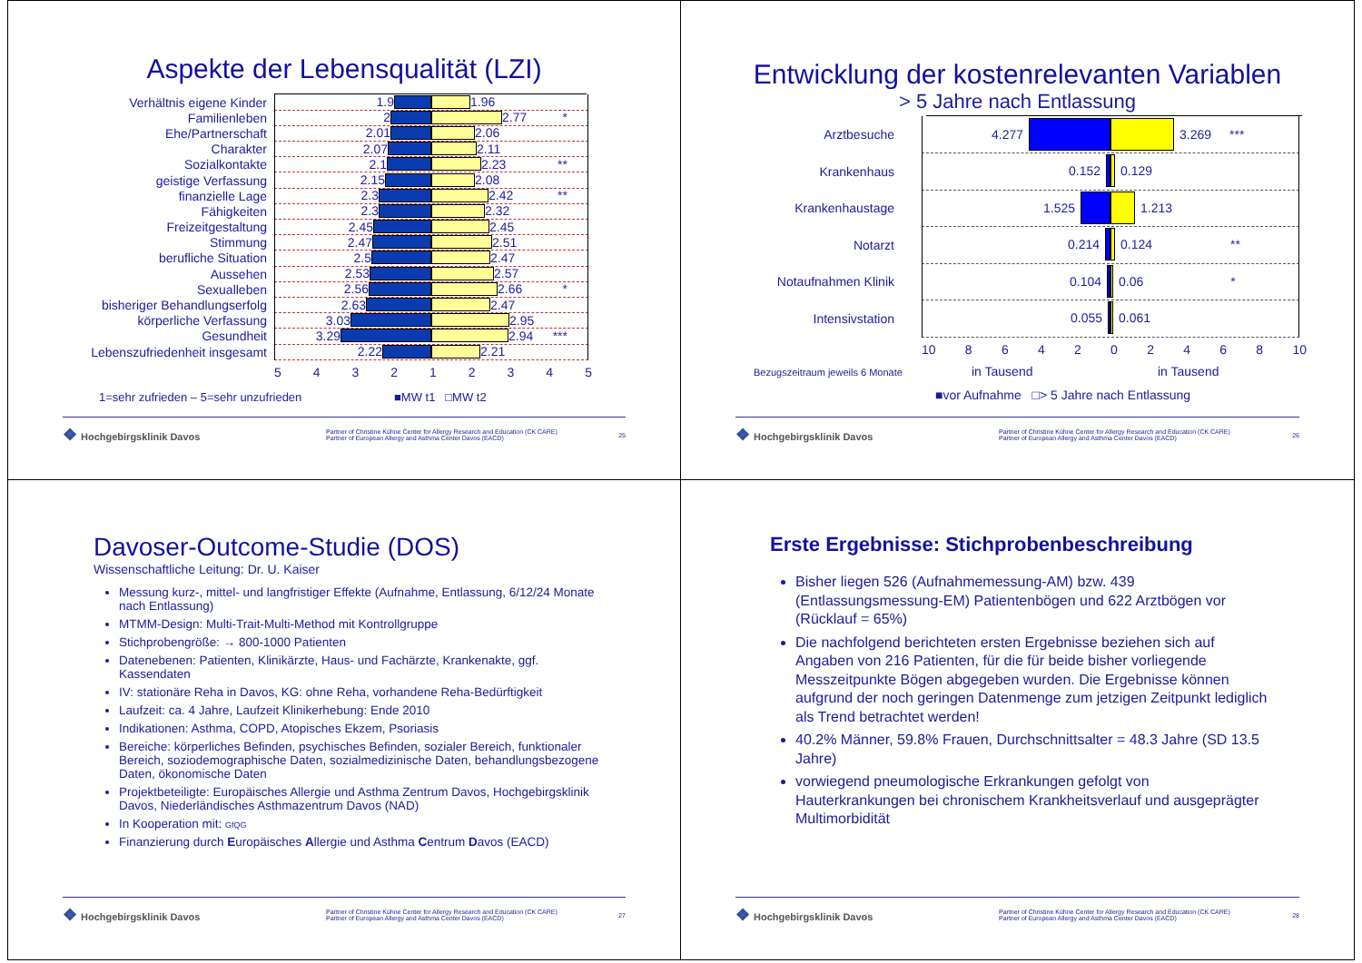Aspekte der Lebensqualität (LZI)
Verhältnis eigene Kinder
1.9 1.96
Familienleben
2 2.77 *
Ehe/Partnerschaft
2.01 2.06
Charakter
2.07 2.11
Sozialkontakte
2.1 2.23 **
geistige Verfassung
2.15 2.08
finanzielle Lage
2.3 2.42 **
Fähigkeiten
2.3 2.32
Freizeitgestaltung
2.45 2.45
Stimmung
2.47 2.51
berufliche Situation
2.5 2.47
Aussehen
2.53 2.57
Sexualleben
2.56 2.66 *
bisheriger Behandlungserfolg
2.63 2.47
körperliche Verfassung
3.03 2.95
Gesundheit
3.29 2.94 ***
Lebenszufriedenheit insgesamt
2.22 2.21
5 4 3 2 1 2 3 4 5
1=sehr zufrieden – 5=sehr unzufrieden ■MW t1 □MW t2
❖ Hochgebirgsklinik Davos Partner of Christine Kühne Center for Allergy Research and Education (CK CARE)
Partner of European Allergy and Asthma Center Davos (EACD) 25
Entwicklung der kostenrelevanten Variablen
> 5 Jahre nach Entlassung
Arztbesuche
4.277 3.269 ***
Krankenhaus
0.152 0.129
Krankenhaustage
1.525 1.213
Notarzt
0.214 0.124 **
Notaufnahmen Klinik
0.104 0.06 *
Intensivstation
0.055 0.061
10 8 6 4 2 0 2 4 6 8 10
Bezugszeitraum jeweils 6 Monate in Tausend in Tausend
■vor Aufnahme □> 5 Jahre nach Entlassung
❖ Hochgebirgsklinik Davos Partner of Christine Kühne Center for Allergy Research and Education (CK CARE)
Partner of European Allergy and Asthma Center Davos (EACD) 26
Davoser-Outcome-Studie (DOS)
Wissenschaftliche Leitung: Dr. U. Kaiser
Messung kurz-, mittel- und langfristiger Effekte (Aufnahme, Entlassung, 6/12/24 Monate nach Entlassung)
MTMM-Design: Multi-Trait-Multi-Method mit Kontrollgruppe
Stichprobengröße: → 800-1000 Patienten
Datenebenen: Patienten, Klinikärzte, Haus- und Fachärzte, Krankenakte, ggf. Kassendaten
IV: stationäre Reha in Davos, KG: ohne Reha, vorhandene Reha-Bedürftigkeit
Laufzeit: ca. 4 Jahre, Laufzeit Klinikerhebung: Ende 2010
Indikationen: Asthma, COPD, Atopisches Ekzem, Psoriasis
Bereiche: körperliches Befinden, psychisches Befinden, sozialer Bereich, funktionaler Bereich, soziodemographische Daten, sozialmedizinische Daten, behandlungsbezogene Daten, ökonomische Daten
Projektbeteiligte: Europäisches Allergie und Asthma Zentrum Davos, Hochgebirgsklinik Davos, Niederländisches Asthmazentrum Davos (NAD)
In Kooperation mit: GfQG
Finanzierung durch Europäisches Allergie und Asthma Centrum Davos (EACD)
❖ Hochgebirgsklinik Davos Partner of Christine Kühne Center for Allergy Research and Education (CK CARE)
Partner of European Allergy and Asthma Center Davos (EACD) 27
Erste Ergebnisse: Stichprobenbeschreibung
Bisher liegen 526 (Aufnahmemessung-AM) bzw. 439 (Entlassungsmessung-EM) Patientenbögen und 622 Arztbögen vor (Rücklauf = 65%)
Die nachfolgend berichteten ersten Ergebnisse beziehen sich auf Angaben von 216 Patienten, für die für beide bisher vorliegende Messzeitpunkte Bögen abgegeben wurden. Die Ergebnisse können aufgrund der noch geringen Datenmenge zum jetzigen Zeitpunkt lediglich als Trend betrachtet werden!
40.2% Männer, 59.8% Frauen, Durchschnittsalter = 48.3 Jahre (SD 13.5 Jahre)
vorwiegend pneumologische Erkrankungen gefolgt von Hauterkrankungen bei chronischem Krankheitsverlauf und ausgeprägter Multimorbidität
❖ Hochgebirgsklinik Davos Partner of Christine Kühne Center for Allergy Research and Education (CK CARE)
Partner of European Allergy and Asthma Center Davos (EACD) 28